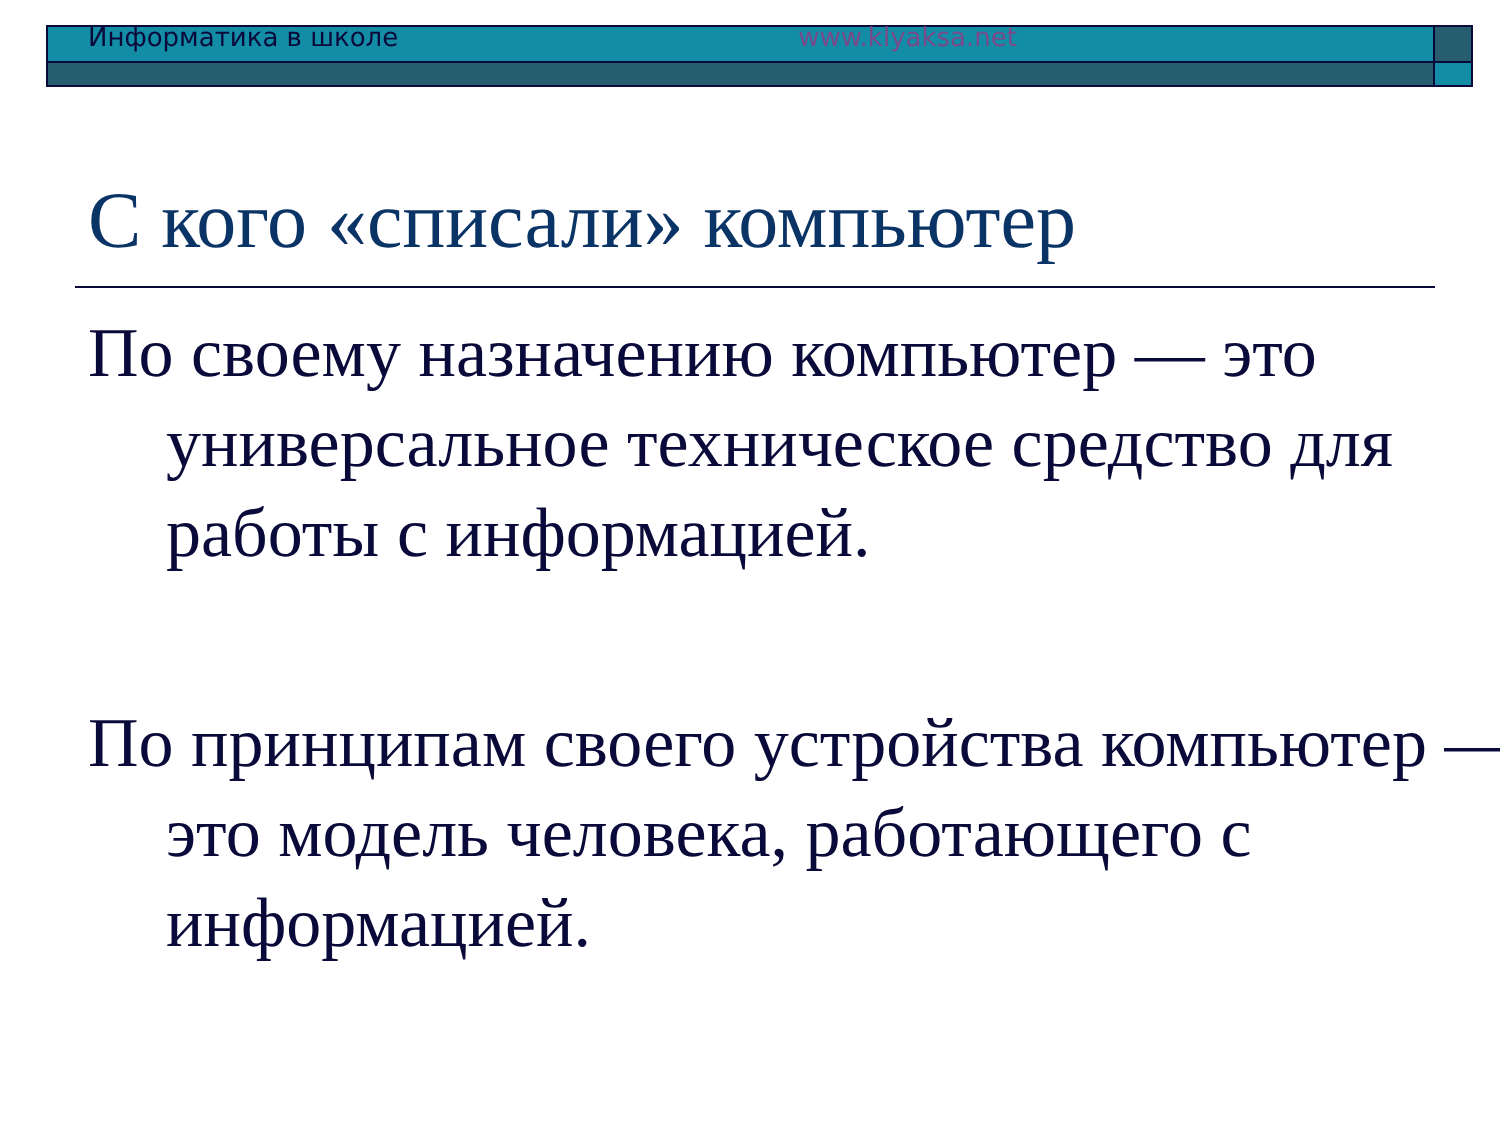Информатика в школе www.klyaksa.net
С кого «списали» компьютер
По своему назначению компьютер — это универсальное техническое средство для работы с информацией.
По принципам своего устройства компьютер — это модель человека, работающего с информацией.